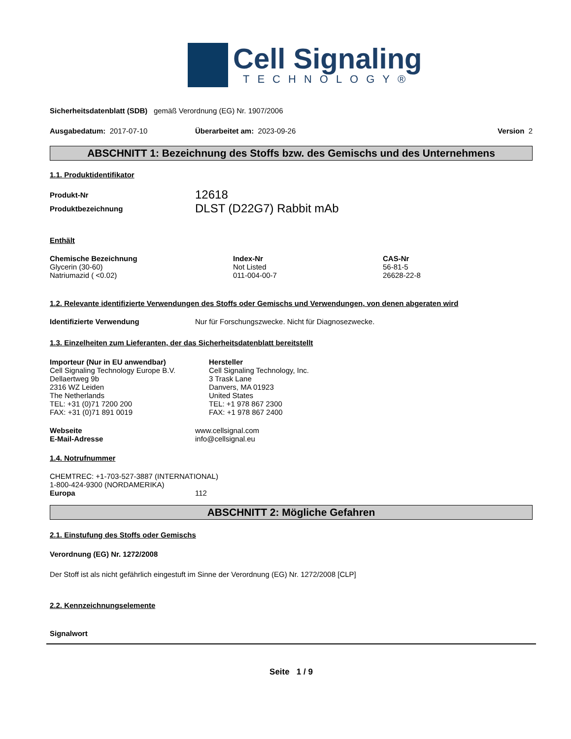Cell Signaling
TECHNOLOGY®
Sicherheitsdatenblatt (SDB) gemäß Verordnung (EG) Nr. 1907/2006
| Ausgabedatum: 2017-07-10 | Überarbeitet am: 2023-09-26 | Version 2 |
ABSCHNITT 1: Bezeichnung des Stoffs bzw. des Gemischs und des Unternehmens
1.1. Produktidentifikator
| Produkt-Nr | 12618 |
| Produktbezeichnung | DLST (D22G7) Rabbit mAb |
Enthält
| Chemische Bezeichnung | Index-Nr | CAS-Nr |
| Glycerin (30-60) | Not Listed | 56-81-5 |
| Natriumazid ( <0.02) | 011-004-00-7 | 26628-22-8 |
1.2. Relevante identifizierte Verwendungen des Stoffs oder Gemischs und Verwendungen, von denen abgeraten wird
| Identifizierte Verwendung | Nur für Forschungszwecke. Nicht für Diagnosezwecke. |
1.3. Einzelheiten zum Lieferanten, der das Sicherheitsdatenblatt bereitstellt
| Importeur (Nur in EU anwendbar) Cell Signaling Technology Europe B.V. Dellaertweg 9b 2316 WZ Leiden The Netherlands TEL: +31 (0)71 7200 200 FAX: +31 (0)71 891 0019 | Hersteller Cell Signaling Technology, Inc. 3 Trask Lane Danvers, MA 01923 United States TEL: +1 978 867 2300 FAX: +1 978 867 2400 |
| Webseite | www.cellsignal.com |
| E-Mail-Adresse | info@cellsignal.eu |
1.4. Notrufnummer
CHEMTREC: +1-703-527-3887 (INTERNATIONAL)
1-800-424-9300 (NORDAMERIKA)
| Europa | 112 |
ABSCHNITT 2: Mögliche Gefahren
2.1. Einstufung des Stoffs oder Gemischs
Verordnung (EG) Nr. 1272/2008
Der Stoff ist als nicht gefährlich eingestuft im Sinne der Verordnung (EG) Nr. 1272/2008 [CLP]
2.2. Kennzeichnungselemente
Signalwort
Seite 1 / 9